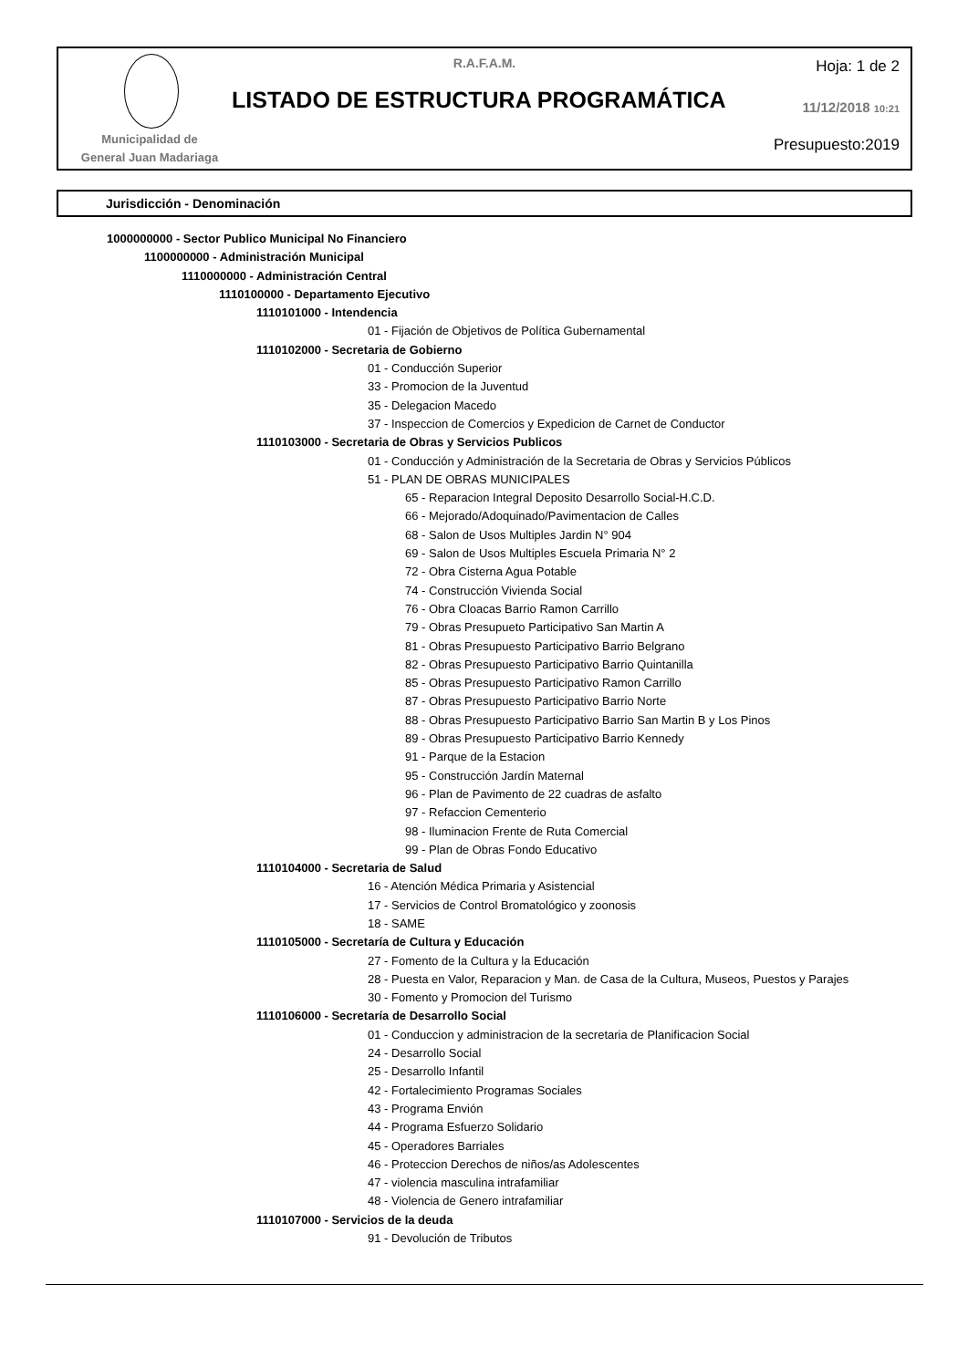Municipalidad de
General Juan Madariaga
R.A.F.A.M.
LISTADO DE ESTRUCTURA PROGRAMÁTICA
Hoja: 1 de 2
11/12/2018 10:21
Presupuesto:2019
Jurisdicción - Denominación
1000000000 - Sector Publico Municipal No Financiero
1100000000 - Administración Municipal
1110000000 - Administración Central
1110100000 - Departamento Ejecutivo
1110101000 - Intendencia
01 - Fijación de Objetivos de Política Gubernamental
1110102000 - Secretaria de Gobierno
01 - Conducción Superior
33 - Promocion de la Juventud
35 - Delegacion Macedo
37 - Inspeccion de Comercios y Expedicion de Carnet de Conductor
1110103000 - Secretaria de Obras y Servicios Publicos
01 - Conducción y Administración de la Secretaria de Obras y Servicios Públicos
51 - PLAN DE OBRAS MUNICIPALES
65 - Reparacion Integral Deposito Desarrollo Social-H.C.D.
66 - Mejorado/Adoquinado/Pavimentacion de Calles
68 - Salon de Usos Multiples Jardin N° 904
69 - Salon de Usos Multiples Escuela Primaria N° 2
72 - Obra Cisterna Agua Potable
74 - Construcción Vivienda Social
76 - Obra Cloacas Barrio Ramon Carrillo
79 - Obras Presupueto Participativo San Martin A
81 - Obras Presupuesto Participativo Barrio Belgrano
82 - Obras Presupuesto Participativo Barrio Quintanilla
85 - Obras Presupuesto Participativo Ramon Carrillo
87 - Obras Presupuesto Participativo Barrio Norte
88 - Obras Presupuesto Participativo Barrio San Martin B y Los Pinos
89 - Obras Presupuesto Participativo Barrio Kennedy
91 - Parque de la Estacion
95 - Construcción Jardín Maternal
96 - Plan de Pavimento de 22 cuadras de asfalto
97 - Refaccion Cementerio
98 - Iluminacion Frente de Ruta Comercial
99 - Plan de Obras Fondo Educativo
1110104000 - Secretaria de Salud
16 - Atención Médica Primaria y Asistencial
17 - Servicios de Control Bromatológico y zoonosis
18 - SAME
1110105000 - Secretaría de Cultura y Educación
27 - Fomento de la Cultura y la Educación
28 - Puesta en Valor, Reparacion y Man. de Casa de la Cultura, Museos, Puestos y Parajes
30 - Fomento y Promocion del Turismo
1110106000 - Secretaría de Desarrollo Social
01 - Conduccion y administracion de la secretaria de Planificacion Social
24 - Desarrollo Social
25 - Desarrollo Infantil
42 - Fortalecimiento Programas Sociales
43 - Programa Envión
44 - Programa Esfuerzo Solidario
45 - Operadores Barriales
46 - Proteccion Derechos de niños/as Adolescentes
47 - violencia masculina intrafamiliar
48 - Violencia de Genero intrafamiliar
1110107000 - Servicios de la deuda
91 - Devolución de Tributos